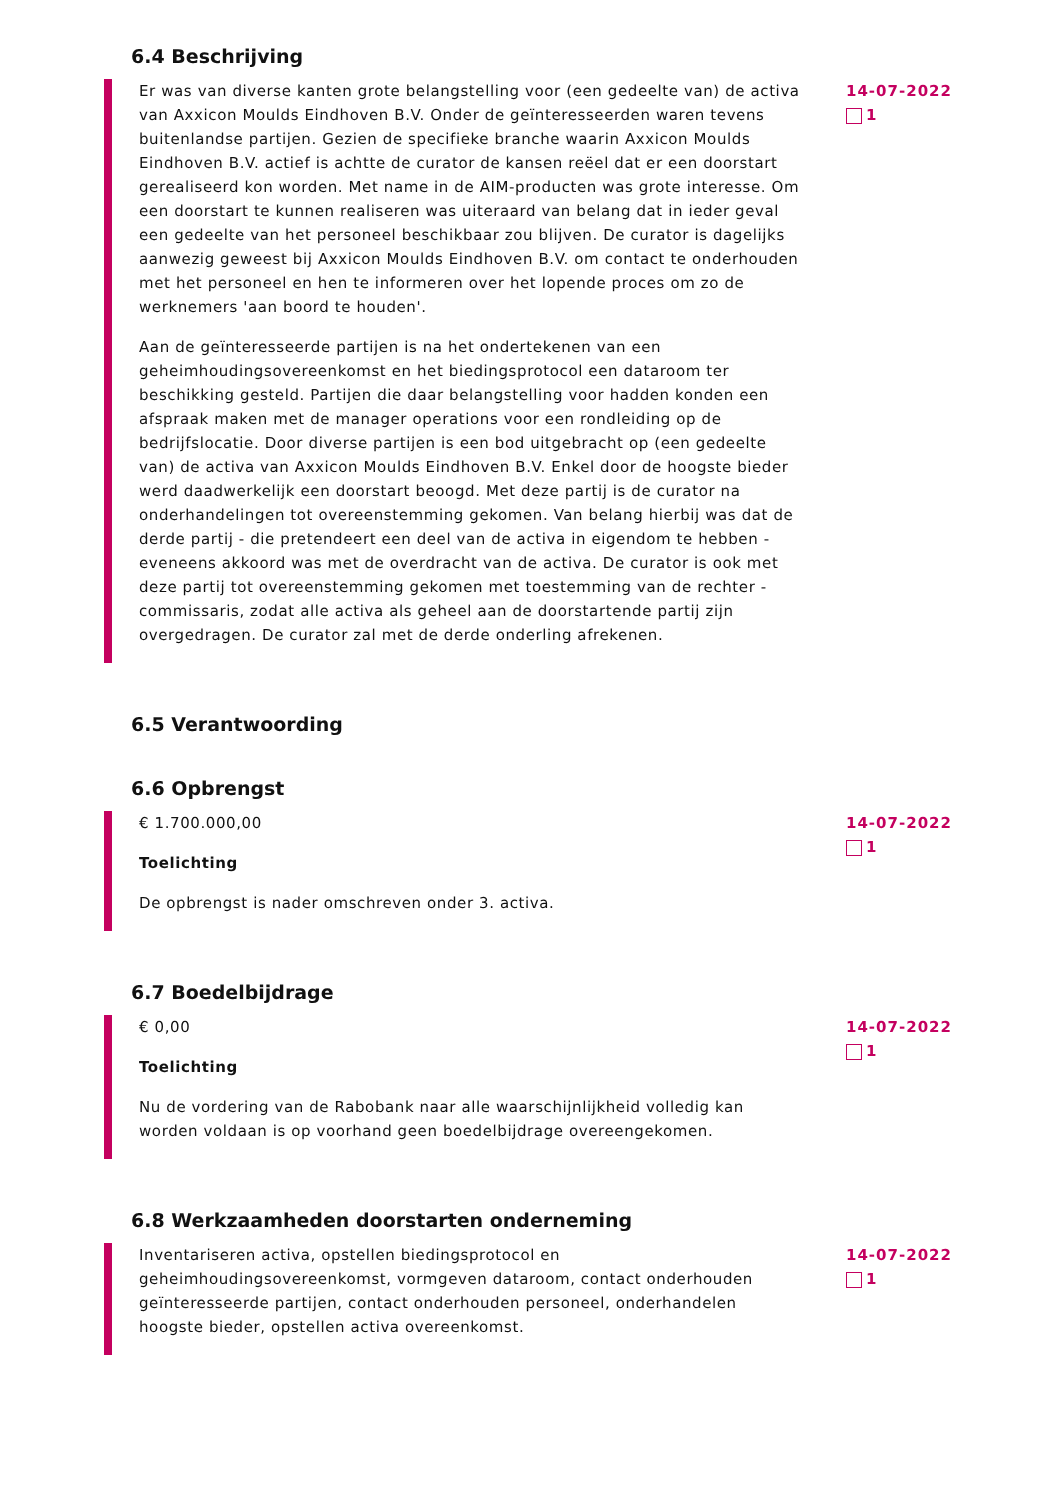6.4 Beschrijving
Er was van diverse kanten grote belangstelling voor (een gedeelte van) de activa van Axxicon Moulds Eindhoven B.V. Onder de geïnteresseerden waren tevens buitenlandse partijen. Gezien de specifieke branche waarin Axxicon Moulds Eindhoven B.V. actief is achtte de curator de kansen reëel dat er een doorstart gerealiseerd kon worden. Met name in de AIM-producten was grote interesse. Om een doorstart te kunnen realiseren was uiteraard van belang dat in ieder geval een gedeelte van het personeel beschikbaar zou blijven. De curator is dagelijks aanwezig geweest bij Axxicon Moulds Eindhoven B.V. om contact te onderhouden met het personeel en hen te informeren over het lopende proces om zo de werknemers 'aan boord te houden'.
Aan de geïnteresseerde partijen is na het ondertekenen van een geheimhoudingsovereenkomst en het biedingsprotocol een dataroom ter beschikking gesteld. Partijen die daar belangstelling voor hadden konden een afspraak maken met de manager operations voor een rondleiding op de bedrijfslocatie. Door diverse partijen is een bod uitgebracht op (een gedeelte van) de activa van Axxicon Moulds Eindhoven B.V. Enkel door de hoogste bieder werd daadwerkelijk een doorstart beoogd. Met deze partij is de curator na onderhandelingen tot overeenstemming gekomen. Van belang hierbij was dat de derde partij - die pretendeert een deel van de activa in eigendom te hebben - eveneens akkoord was met de overdracht van de activa. De curator is ook met deze partij tot overeenstemming gekomen met toestemming van de rechter - commissaris, zodat alle activa als geheel aan de doorstartende partij zijn overgedragen. De curator zal met de derde onderling afrekenen.
14-07-2022
1
6.5 Verantwoording
6.6 Opbrengst
€ 1.700.000,00
Toelichting
De opbrengst is nader omschreven onder 3. activa.
14-07-2022
1
6.7 Boedelbijdrage
€ 0,00
Toelichting
Nu de vordering van de Rabobank naar alle waarschijnlijkheid volledig kan worden voldaan is op voorhand geen boedelbijdrage overeengekomen.
14-07-2022
1
6.8 Werkzaamheden doorstarten onderneming
Inventariseren activa, opstellen biedingsprotocol en geheimhoudingsovereenkomst, vormgeven dataroom, contact onderhouden geïnteresseerde partijen, contact onderhouden personeel, onderhandelen hoogste bieder, opstellen activa overeenkomst.
14-07-2022
1